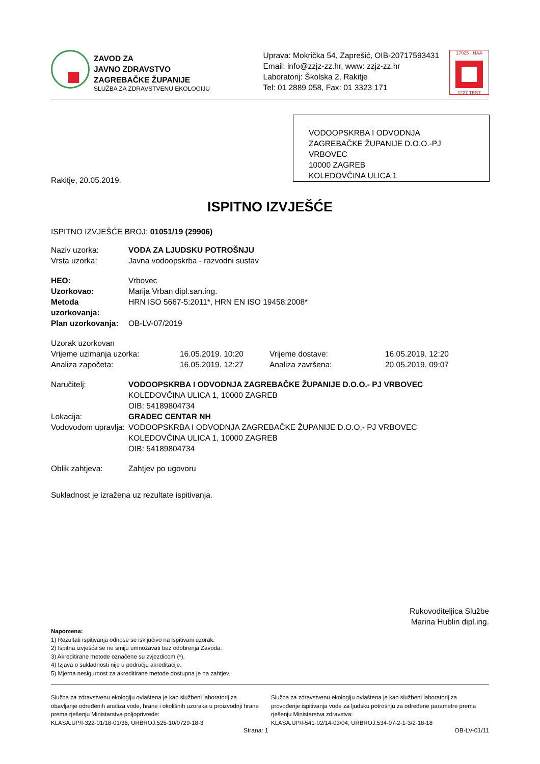ZAVOD ZA
JAVNO ZDRAVSTVO
ZAGREBAČKE ŽUPANIJE
SLUŽBA ZA ZDRAVSTVENU EKOLOGIJU
Uprava: Mokrička 54, Zaprešić, OIB-20717593431
Email: info@zzjz-zz.hr, www: zzjz-zz.hr
Laboratorij: Školska 2, Rakitje
Tel: 01 2889 058, Fax: 01 3323 171
17025 · HAA
1227 TEST
VODOOPSKRBA I ODVODNJA ZAGREBAČKE ŽUPANIJE D.O.O.-PJ VRBOVEC
10000 ZAGREB
KOLEDOVČINA ULICA 1
Rakitje, 20.05.2019.
ISPITNO IZVJEŠĆE
ISPITNO IZVJEŠĆE BROJ: 01051/19 (29906)
Naziv uzorka: VODA ZA LJUDSKU POTROŠNJU
Vrsta uzorka: Javna vodoopskrba - razvodni sustav
HEO: Vrbovec
Uzorkovao: Marija Vrban dipl.san.ing.
Metoda uzorkovanja: HRN ISO 5667-5:2011*, HRN EN ISO 19458:2008*
Plan uzorkovanja: OB-LV-07/2019
Uzorak uzorkovan
Vrijeme uzimanja uzorka: 16.05.2019. 10:20 Vrijeme dostave: 16.05.2019. 12:20
Analiza započeta: 16.05.2019. 12:27 Analiza završena: 20.05.2019. 09:07
Naručitelj: VODOOPSKRBA I ODVODNJA ZAGREBAČKE ŽUPANIJE D.O.O.- PJ VRBOVEC
KOLEDOVČINA ULICA 1, 10000 ZAGREB
OIB: 54189804734
Lokacija: GRADEC CENTAR NH
Vodovodom upravlja: VODOOPSKRBA I ODVODNJA ZAGREBAČKE ŽUPANIJE D.O.O.- PJ VRBOVEC
KOLEDOVČINA ULICA 1, 10000 ZAGREB
OIB: 54189804734
Oblik zahtjeva: Zahtjev po ugovoru
Sukladnost je izražena uz rezultate ispitivanja.
Rukovoditeljica Službe
Marina Hublin dipl.ing.
Napomena:
1) Rezultati ispitivanja odnose se isključivo na ispitivani uzorak.
2) Ispitna izvješća se ne smiju umnožavati bez odobrenja Zavoda.
3) Akreditirane metode označene su zvjezdicom (*).
4) Izjava o sukladnosti nije u području akreditacije.
5) Mjerna nesigurnost za akreditirane metode dostupna je na zahtjev.
Služba za zdravstvenu ekologiju ovlaštena je kao službeni laboratorij za obavljanje određenih analiza vode, hrane i okolišnih uzoraka u proizvodnji hrane prema rješenju Ministarstva poljoprivrede:
KLASA:UP/I-322-01/18-01/36, URBROJ:525-10/0729-18-3
Služba za zdravstvenu ekologiju ovlaštena je kao službeni laboratorij za provođenje ispitivanja vode za ljudsku potrošnju za određene parametre prema rješenju Ministarstva zdravstva:
KLASA:UP/I-541-02/14-03/04, URBROJ:534-07-2-1-3/2-18-18
Strana: 1 OB-LV-01/11